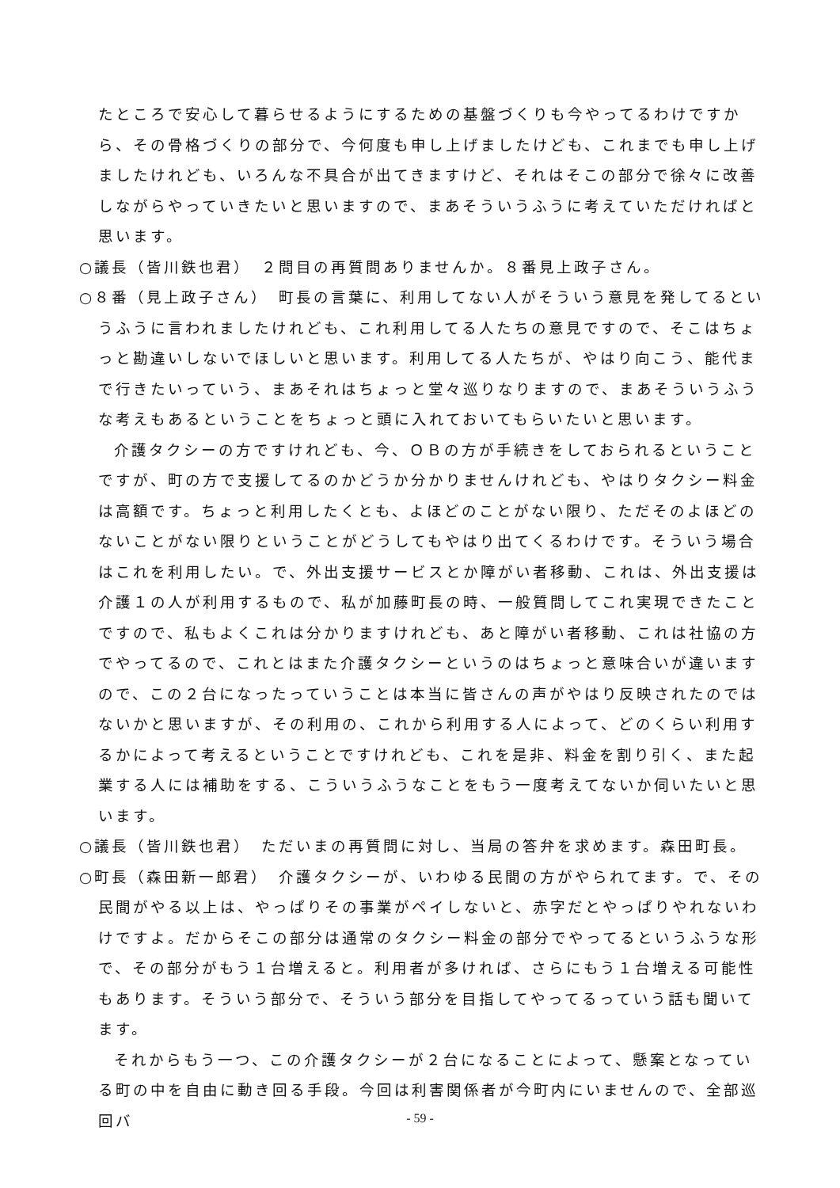たところで安心して暮らせるようにするための基盤づくりも今やってるわけですから、その骨格づくりの部分で、今何度も申し上げましたけども、これまでも申し上げましたけれども、いろんな不具合が出てきますけど、それはそこの部分で徐々に改善しながらやっていきたいと思いますので、まあそういうふうに考えていただければと思います。
○議長（皆川鉄也君）　２問目の再質問ありませんか。８番見上政子さん。
○８番（見上政子さん）　町長の言葉に、利用してない人がそういう意見を発してるというふうに言われましたけれども、これ利用してる人たちの意見ですので、そこはちょっと勘違いしないでほしいと思います。利用してる人たちが、やはり向こう、能代まで行きたいっていう、まあそれはちょっと堂々巡りなりますので、まあそういうふうな考えもあるということをちょっと頭に入れておいてもらいたいと思います。
介護タクシーの方ですけれども、今、ＯＢの方が手続きをしておられるということですが、町の方で支援してるのかどうか分かりませんけれども、やはりタクシー料金は高額です。ちょっと利用したくとも、よほどのことがない限り、ただそのよほどのないことがない限りということがどうしてもやはり出てくるわけです。そういう場合はこれを利用したい。で、外出支援サービスとか障がい者移動、これは、外出支援は介護１の人が利用するもので、私が加藤町長の時、一般質問してこれ実現できたことですので、私もよくこれは分かりますけれども、あと障がい者移動、これは社協の方でやってるので、これとはまた介護タクシーというのはちょっと意味合いが違いますので、この２台になったっていうことは本当に皆さんの声がやはり反映されたのではないかと思いますが、その利用の、これから利用する人によって、どのくらい利用するかによって考えるということですけれども、これを是非、料金を割り引く、また起業する人には補助をする、こういうふうなことをもう一度考えてないか伺いたいと思います。
○議長（皆川鉄也君）　ただいまの再質問に対し、当局の答弁を求めます。森田町長。
○町長（森田新一郎君）　介護タクシーが、いわゆる民間の方がやられてます。で、その民間がやる以上は、やっぱりその事業がペイしないと、赤字だとやっぱりやれないわけですよ。だからそこの部分は通常のタクシー料金の部分でやってるというふうな形で、その部分がもう１台増えると。利用者が多ければ、さらにもう１台増える可能性もあります。そういう部分で、そういう部分を目指してやってるっていう話も聞いてます。
それからもう一つ、この介護タクシーが２台になることによって、懸案となっている町の中を自由に動き回る手段。今回は利害関係者が今町内にいませんので、全部巡回バ
- 59 -